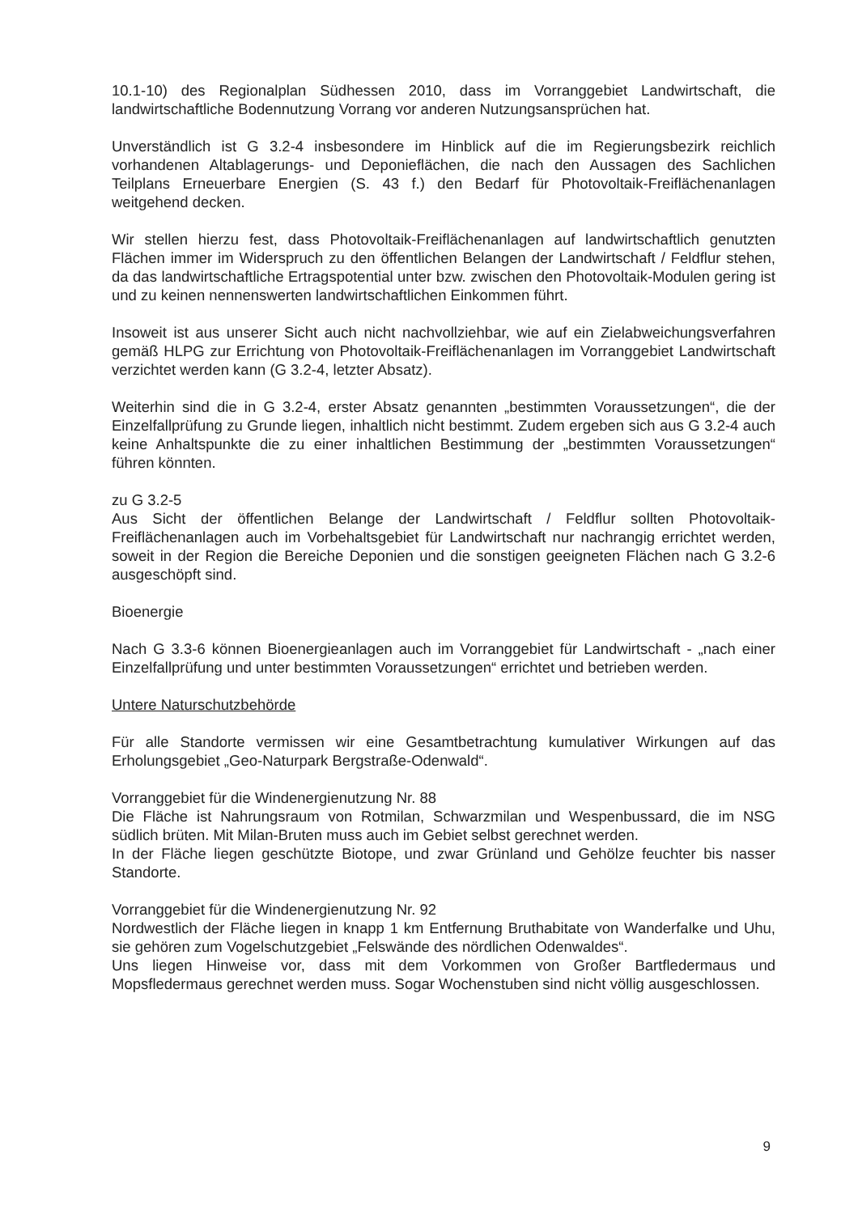10.1-10) des Regionalplan Südhessen 2010, dass im Vorranggebiet Landwirtschaft, die landwirtschaftliche Bodennutzung Vorrang vor anderen Nutzungsansprüchen hat.
Unverständlich ist G 3.2-4 insbesondere im Hinblick auf die im Regierungsbezirk reichlich vorhandenen Altablagerungs- und Deponieflächen, die nach den Aussagen des Sachlichen Teilplans Erneuerbare Energien (S. 43 f.) den Bedarf für Photovoltaik-Freiflächenanlagen weitgehend decken.
Wir stellen hierzu fest, dass Photovoltaik-Freiflächenanlagen auf landwirtschaftlich genutzten Flächen immer im Widerspruch zu den öffentlichen Belangen der Landwirtschaft / Feldflur stehen, da das landwirtschaftliche Ertragspotential unter bzw. zwischen den Photovoltaik-Modulen gering ist und zu keinen nennenswerten landwirtschaftlichen Einkommen führt.
Insoweit ist aus unserer Sicht auch nicht nachvollziehbar, wie auf ein Zielabweichungsverfahren gemäß HLPG zur Errichtung von Photovoltaik-Freiflächenanlagen im Vorranggebiet Landwirtschaft verzichtet werden kann (G 3.2-4, letzter Absatz).
Weiterhin sind die in G 3.2-4, erster Absatz genannten „bestimmten Voraussetzungen“, die der Einzelfallprüfung zu Grunde liegen, inhaltlich nicht bestimmt. Zudem ergeben sich aus G 3.2-4 auch keine Anhaltspunkte die zu einer inhaltlichen Bestimmung der „bestimmten Voraussetzungen“ führen könnten.
zu G 3.2-5
Aus Sicht der öffentlichen Belange der Landwirtschaft / Feldflur sollten Photovoltaik-Freiflächenanlagen auch im Vorbehaltsgebiet für Landwirtschaft nur nachrangig errichtet werden, soweit in der Region die Bereiche Deponien und die sonstigen geeigneten Flächen nach G 3.2-6 ausgeschöpft sind.
Bioenergie
Nach G 3.3-6 können Bioenergieanlagen auch im Vorranggebiet für Landwirtschaft - „nach einer Einzelfallprüfung und unter bestimmten Voraussetzungen“ errichtet und betrieben werden.
Untere Naturschutzbehörde
Für alle Standorte vermissen wir eine Gesamtbetrachtung kumulativer Wirkungen auf das Erholungsgebiet „Geo-Naturpark Bergstraße-Odenwald“.
Vorranggebiet für die Windenergienutzung Nr. 88
Die Fläche ist Nahrungsraum von Rotmilan, Schwarzmilan und Wespenbussard, die im NSG südlich brüten. Mit Milan-Bruten muss auch im Gebiet selbst gerechnet werden.
In der Fläche liegen geschützte Biotope, und zwar Grünland und Gehölze feuchter bis nasser Standorte.
Vorranggebiet für die Windenergienutzung Nr. 92
Nordwestlich der Fläche liegen in knapp 1 km Entfernung Bruthabitate von Wanderfalke und Uhu, sie gehören zum Vogelschutzgebiet „Felswände des nördlichen Odenwaldes“.
Uns liegen Hinweise vor, dass mit dem Vorkommen von Großer Bartfledermaus und Mopsfledermaus gerechnet werden muss. Sogar Wochenstuben sind nicht völlig ausgeschlossen.
9